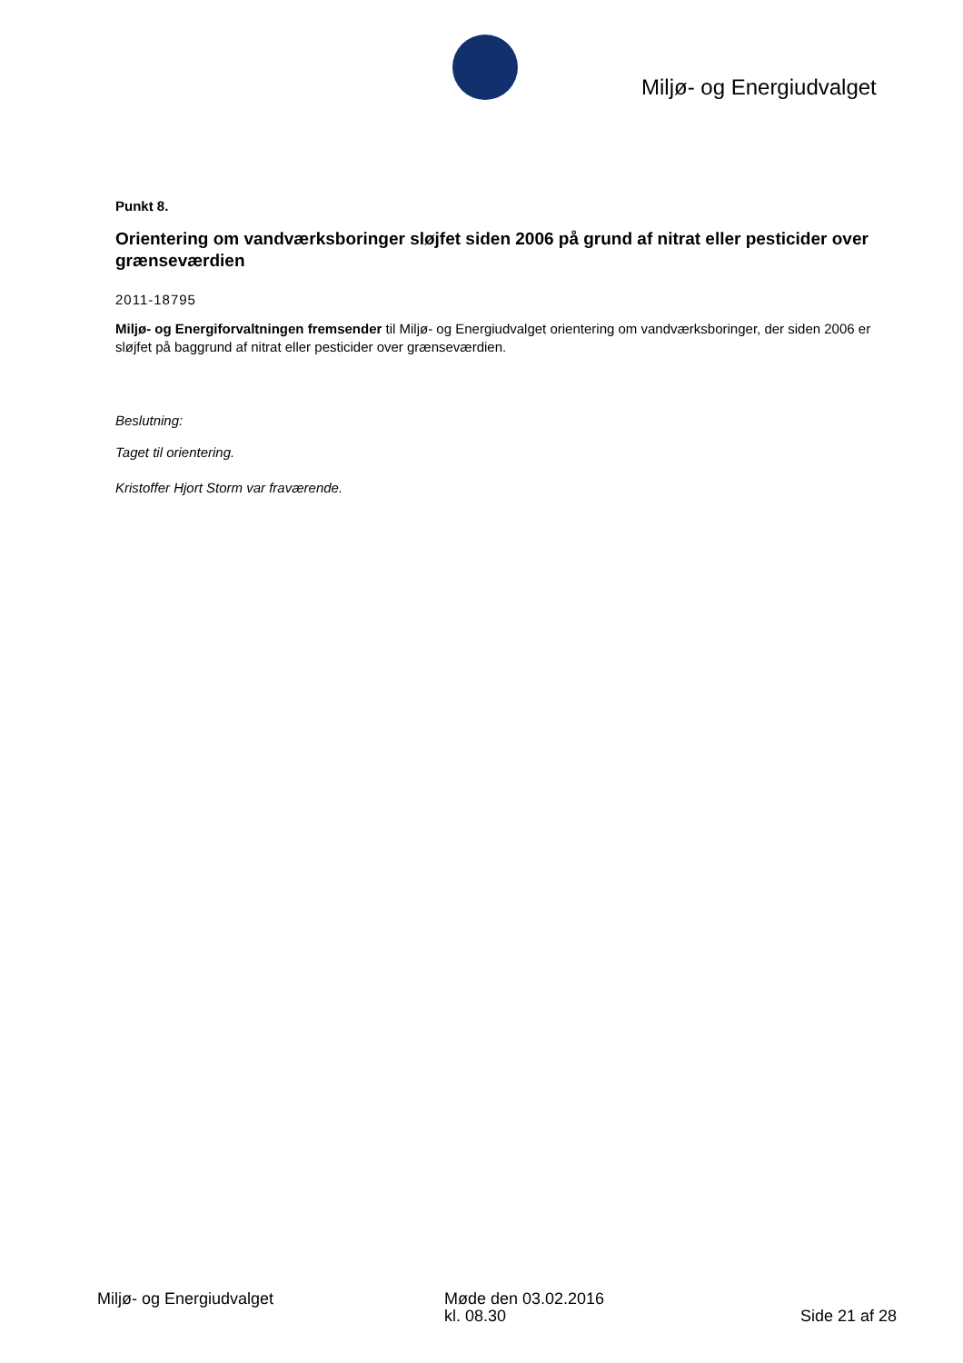Miljø- og Energiudvalget
Punkt 8.
Orientering om vandværksboringer sløjfet siden 2006 på grund af nitrat eller pesticider over grænseværdien
2011-18795
Miljø- og Energiforvaltningen fremsender til Miljø- og Energiudvalget orientering om vandværksboringer, der siden 2006 er sløjfet på baggrund af nitrat eller pesticider over grænseværdien.
Beslutning:
Taget til orientering.
Kristoffer Hjort Storm var fraværende.
Miljø- og Energiudvalget Møde den 03.02.2016
kl. 08.30
Side 21 af 28